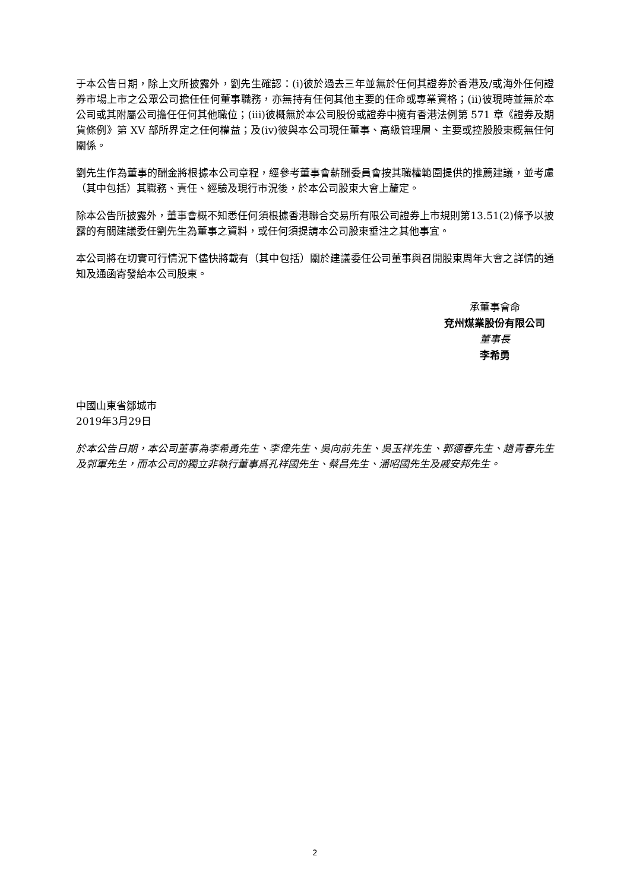于本公告日期，除上文所披露外，劉先生確認：(i)彼於過去三年並無於任何其證券於香港及/或海外任何證券市場上市之公眾公司擔任任何董事職務，亦無持有任何其他主要的任命或專業資格；(ii)彼現時並無於本公司或其附屬公司擔任任何其他職位；(iii)彼概無於本公司股份或證券中擁有香港法例第 571 章《證券及期貨條例》第 XV 部所界定之任何權益；及(iv)彼與本公司現任董事、高級管理層、主要或控股股東概無任何關係。
劉先生作為董事的酬金將根據本公司章程，經參考董事會薪酬委員會按其職權範圍提供的推薦建議，並考慮（其中包括）其職務、責任、經驗及現行市況後，於本公司股東大會上釐定。
除本公告所披露外，董事會概不知悉任何須根據香港聯合交易所有限公司證券上市規則第13.51(2)條予以披露的有關建議委任劉先生為董事之資料，或任何須提請本公司股東垂注之其他事宜。
本公司將在切實可行情況下儘快將載有（其中包括）關於建議委任公司董事與召開股東周年大會之詳情的通知及通函寄發給本公司股東。
承董事會命
兗州煤業股份有限公司
董事長
李希勇
中國山東省鄒城市
2019年3月29日
於本公告日期，本公司董事為李希勇先生、李偉先生、吳向前先生、吳玉祥先生、郭德春先生、趙青春先生及郭軍先生，而本公司的獨立非執行董事爲孔祥國先生、蔡昌先生、潘昭國先生及戚安邦先生。
2